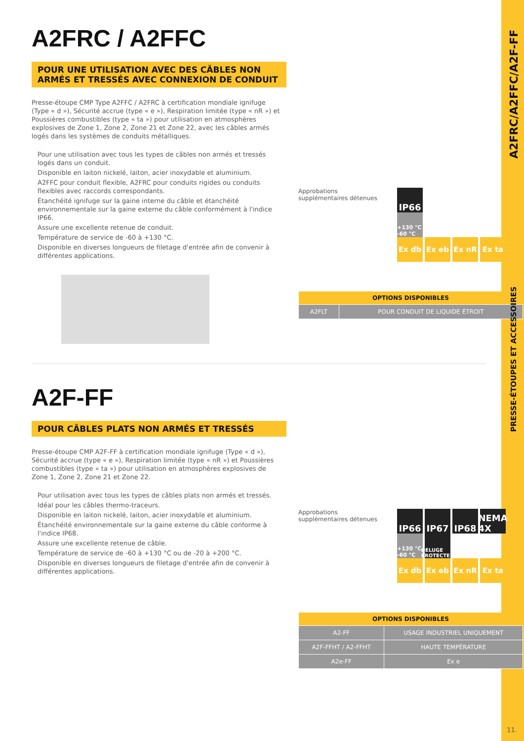A2FRC / A2FFC
POUR UNE UTILISATION AVEC DES CÂBLES NON ARMÉS ET TRESSÉS AVEC CONNEXION DE CONDUIT
Presse-étoupe CMP Type A2FFC / A2FRC à certification mondiale ignifuge (Type « d »), Sécurité accrue (type « e »), Respiration limitée (type « nR ») et Poussières combustibles (type « ta ») pour utilisation en atmosphères explosives de Zone 1, Zone 2, Zone 21 et Zone 22, avec les câbles armés logés dans les systèmes de conduits métalliques.
Pour une utilisation avec tous les types de câbles non armés et tressés logés dans un conduit.
Disponible en laiton nickelé, laiton, acier inoxydable et aluminium.
A2FFC pour conduit flexible, A2FRC pour conduits rigides ou conduits flexibles avec raccords correspondants.
Étanchéité ignifuge sur la gaine interne du câble et étanchéité environnementale sur la gaine externe du câble conformément à l'indice IP66.
Assure une excellente retenue de conduit.
Température de service de -60 à +130 °C.
Disponible en diverses longueurs de filetage d'entrée afin de convenir à différentes applications.
Approbations supplémentaires détenues
IP66
+130 °C -60 °C
Ex db Ex eb Ex nR Ex ta
| OPTIONS DISPONIBLES | |
| --- | --- |
| A2FLT | POUR CONDUIT DE LIQUIDE ÉTROIT |
A2F-FF
POUR CÂBLES PLATS NON ARMÉS ET TRESSÉS
Presse-étoupe CMP A2F-FF à certification mondiale ignifuge (Type « d »), Sécurité accrue (type « e »), Respiration limitée (type « nR ») et Poussières combustibles (type « ta ») pour utilisation en atmosphères explosives de Zone 1, Zone 2, Zone 21 et Zone 22.
Pour utilisation avec tous les types de câbles plats non armés et tressés.
Idéal pour les câbles thermo-traceurs.
Disponible en laiton nickelé, laiton, acier inoxydable et aluminium.
Étanchéité environnementale sur la gaine externe du câble conforme à l'indice IP68.
Assure une excellente retenue de câble.
Température de service de -60 à +130 °C ou de -20 à +200 °C.
Disponible en diverses longueurs de filetage d'entrée afin de convenir à différentes applications.
Approbations supplémentaires détenues
IP66 IP67 IP68 NEMA 4X
+130 °C -60 °C
DELUGE PROTECTED
Ex db Ex eb Ex nR Ex ta
| OPTIONS DISPONIBLES | |
| --- | --- |
| A2-FF | USAGE INDUSTRIEL UNIQUEMENT |
| A2F-FFHT / A2-FFHT | HAUTE TEMPÉRATURE |
| A2e-FF | Ex e |
A2FRC/A2FFC/A2F-FF
PRESSE-ÉTOUPES ET ACCESSOIRES
11.